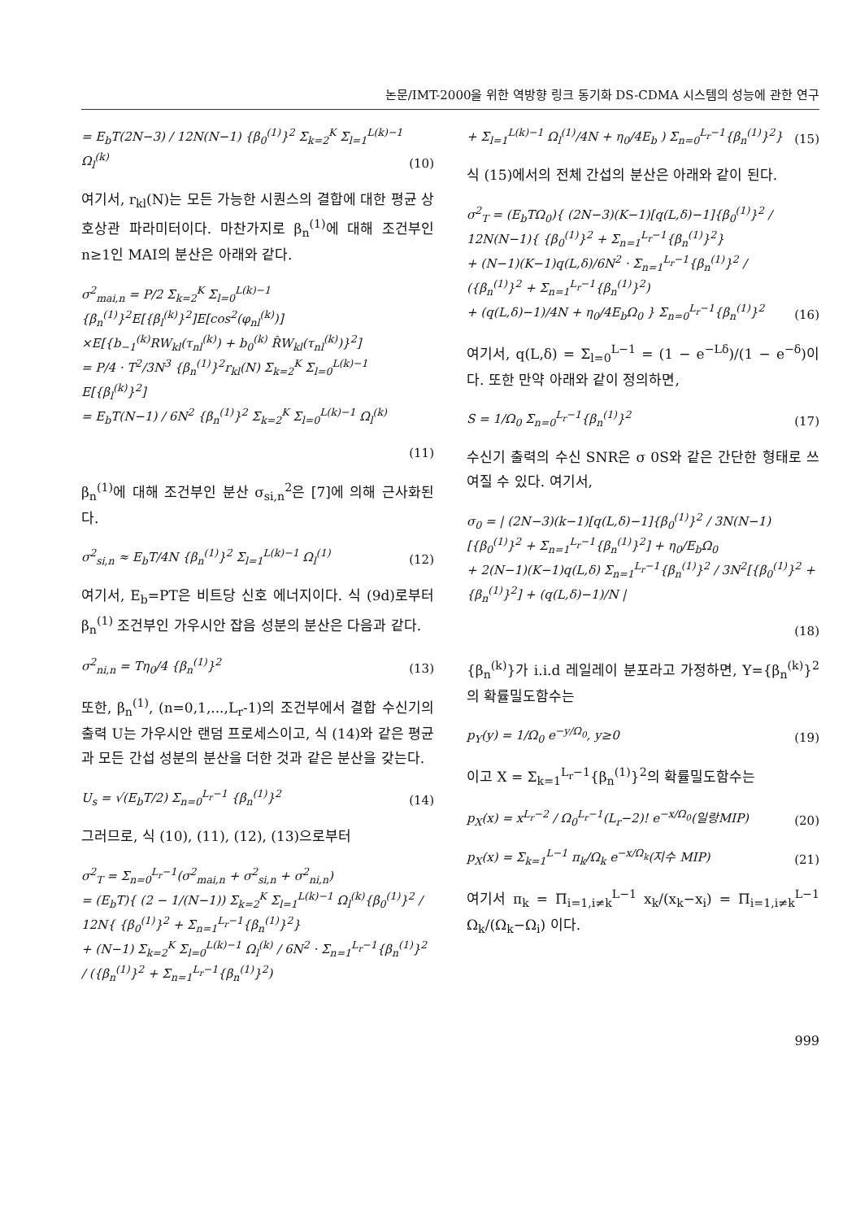논문/IMT-2000을 위한 역방향 링크 동기화 DS-CDMA 시스템의 성능에 관한 연구
= E<sub>b</sub>T(2N−3) / 12N(N−1) {β<sub>0</sub><sup>(1)</sup>}<sup>2</sup> Σ<sub>k=2</sub><sup>K</sup> Σ<sub>l=1</sub><sup>L(k)−1</sup> Ω<sub>l</sub><sup>(k)</sup>
(10)
여기서, r<sub>kl</sub>(N)는 모든 가능한 시퀀스의 결합에 대한 평균 상호상관 파라미터이다. 마찬가지로 β<sub>n</sub><sup>(1)</sup>에 대해 조건부인 n≥1인 MAI의 분산은 아래와 같다.
σ<sup>2</sup><sub>mai,n</sub> = P/2 Σ<sub>k=2</sub><sup>K</sup> Σ<sub>l=0</sub><sup>L(k)−1</sup> {β<sub>n</sub><sup>(1)</sup>}<sup>2</sup>E[{β<sub>l</sub><sup>(k)</sup>}<sup>2</sup>]E[cos<sup>2</sup>(φ<sub>nl</sub><sup>(k)</sup>)]
×E[{b<sub>−1</sub><sup>(k)</sup>RW<sub>kl</sub>(τ<sub>nl</sub><sup>(k)</sup>) + b<sub>0</sub><sup>(k)</sup> R̂W<sub>kl</sub>(τ<sub>nl</sub><sup>(k)</sup>)}<sup>2</sup>]
= P/4 · T<sup>2</sup>/3N<sup>3</sup> {β<sub>n</sub><sup>(1)</sup>}<sup>2</sup>r<sub>kl</sub>(N) Σ<sub>k=2</sub><sup>K</sup> Σ<sub>l=0</sub><sup>L(k)−1</sup> E[{β<sub>l</sub><sup>(k)</sup>}<sup>2</sup>]
= E<sub>b</sub>T(N−1) / 6N<sup>2</sup> {β<sub>n</sub><sup>(1)</sup>}<sup>2</sup> Σ<sub>k=2</sub><sup>K</sup> Σ<sub>l=0</sub><sup>L(k)−1</sup> Ω<sub>l</sub><sup>(k)</sup>
(11)
β<sub>n</sub><sup>(1)</sup>에 대해 조건부인 분산 σ<sub>si,n</sub><sup>2</sup>은 [7]에 의해 근사화된다.
σ<sup>2</sup><sub>si,n</sub> ≈ E<sub>b</sub>T/4N {β<sub>n</sub><sup>(1)</sup>}<sup>2</sup> Σ<sub>l=1</sub><sup>L(k)−1</sup> Ω<sub>l</sub><sup>(1)</sup>
(12)
여기서, E<sub>b</sub>=PT은 비트당 신호 에너지이다. 식 (9d)로부터 β<sub>n</sub><sup>(1)</sup> 조건부인 가우시안 잡음 성분의 분산은 다음과 같다.
σ<sup>2</sup><sub>ni,n</sub> = Tη<sub>0</sub>/4 {β<sub>n</sub><sup>(1)</sup>}<sup>2</sup> (13)
또한, β<sub>n</sub><sup>(1)</sup>, (n=0,1,...,L<sub>r</sub>-1)의 조건부에서 결합 수신기의 출력 U는 가우시안 랜덤 프로세스이고, 식 (14)와 같은 평균과 모든 간섭 성분의 분산을 더한 것과 같은 분산을 갖는다.
U<sub>s</sub> = √(E<sub>b</sub>T/2) Σ<sub>n=0</sub><sup>L<sub>r</sub>−1</sup> {β<sub>n</sub><sup>(1)</sup>}<sup>2</sup>
(14)
그러므로, 식 (10), (11), (12), (13)으로부터
σ<sup>2</sup><sub>T</sub> = Σ<sub>n=0</sub><sup>L<sub>r</sub>−1</sup>(σ<sup>2</sup><sub>mai,n</sub> + σ<sup>2</sup><sub>si,n</sub> + σ<sup>2</sup><sub>ni,n</sub>)
= (E<sub>b</sub>T){ (2 − 1/(N−1)) Σ<sub>k=2</sub><sup>K</sup> Σ<sub>l=1</sub><sup>L(k)−1</sup> Ω<sub>l</sub><sup>(k)</sup>{β<sub>0</sub><sup>(1)</sup>}<sup>2</sup> / 12N{ {β<sub>0</sub><sup>(1)</sup>}<sup>2</sup> + Σ<sub>n=1</sub><sup>L<sub>r</sub>−1</sup>{β<sub>n</sub><sup>(1)</sup>}<sup>2</sup>}
+ (N−1) Σ<sub>k=2</sub><sup>K</sup> Σ<sub>l=0</sub><sup>L(k)−1</sup> Ω<sub>l</sub><sup>(k)</sup> / 6N<sup>2</sup> · Σ<sub>n=1</sub><sup>L<sub>r</sub>−1</sup>{β<sub>n</sub><sup>(1)</sup>}<sup>2</sup> / ({β<sub>n</sub><sup>(1)</sup>}<sup>2</sup> + Σ<sub>n=1</sub><sup>L<sub>r</sub>−1</sup>{β<sub>n</sub><sup>(1)</sup>}<sup>2</sup>)
+ Σ<sub>l=1</sub><sup>L(k)−1</sup> Ω<sub>l</sub><sup>(1)</sup>/4N + η<sub>0</sub>/4E<sub>b</sub> ) Σ<sub>n=0</sub><sup>L<sub>r</sub>−1</sup>{β<sub>n</sub><sup>(1)</sup>}<sup>2</sup>}
(15)
식 (15)에서의 전체 간섭의 분산은 아래와 같이 된다.
σ<sup>2</sup><sub>T</sub> = (E<sub>b</sub>TΩ<sub>0</sub>){ (2N−3)(K−1)[q(L,δ)−1]{β<sub>0</sub><sup>(1)</sup>}<sup>2</sup> / 12N(N−1){ {β<sub>0</sub><sup>(1)</sup>}<sup>2</sup> + Σ<sub>n=1</sub><sup>L<sub>r</sub>−1</sup>{β<sub>n</sub><sup>(1)</sup>}<sup>2</sup>}
+ (N−1)(K−1)q(L,δ)/6N<sup>2</sup> · Σ<sub>n=1</sub><sup>L<sub>r</sub>−1</sup>{β<sub>n</sub><sup>(1)</sup>}<sup>2</sup> / ({β<sub>n</sub><sup>(1)</sup>}<sup>2</sup> + Σ<sub>n=1</sub><sup>L<sub>r</sub>−1</sup>{β<sub>n</sub><sup>(1)</sup>}<sup>2</sup>)
+ (q(L,δ)−1)/4N + η<sub>0</sub>/4E<sub>b</sub>Ω<sub>0</sub> } Σ<sub>n=0</sub><sup>L<sub>r</sub>−1</sup>{β<sub>n</sub><sup>(1)</sup>}<sup>2</sup>
(16)
여기서, q(L,δ) = Σ<sub>l=0</sub><sup>L−1</sup> = (1 − e<sup>−Lδ</sup>)/(1 − e<sup>−δ</sup>)이다. 또한 만약 아래와 같이 정의하면,
S = 1/Ω<sub>0</sub> Σ<sub>n=0</sub><sup>L<sub>r</sub>−1</sup>{β<sub>n</sub><sup>(1)</sup>}<sup>2</sup> (17)
수신기 출력의 수신 SNR은 σ 0S와 같은 간단한 형태로 쓰여질 수 있다. 여기서,
σ<sub>0</sub> = | (2N−3)(k−1)[q(L,δ)−1]{β<sub>0</sub><sup>(1)</sup>}<sup>2</sup> / 3N(N−1)[{β<sub>0</sub><sup>(1)</sup>}<sup>2</sup> + Σ<sub>n=1</sub><sup>L<sub>r</sub>−1</sup>{β<sub>n</sub><sup>(1)</sup>}<sup>2</sup>] + η<sub>0</sub>/E<sub>b</sub>Ω<sub>0</sub>
+ 2(N−1)(K−1)q(L,δ) Σ<sub>n=1</sub><sup>L<sub>r</sub>−1</sup>{β<sub>n</sub><sup>(1)</sup>}<sup>2</sup> / 3N<sup>2</sup>[{β<sub>0</sub><sup>(1)</sup>}<sup>2</sup> + {β<sub>n</sub><sup>(1)</sup>}<sup>2</sup>] + (q(L,δ)−1)/N |
(18)
{β<sub>n</sub><sup>(k)</sup>}가 i.i.d 레일레이 분포라고 가정하면, Y={β<sub>n</sub><sup>(k)</sup>}<sup>2</sup>의 확률밀도함수는
p<sub>Y</sub>(y) = 1/Ω<sub>0</sub> e<sup>−y/Ω<sub>0</sub></sup>, y≥0 (19)
이고 X = Σ<sub>k=1</sub><sup>L<sub>r</sub>−1</sup>{β<sub>n</sub><sup>(1)</sup>}<sup>2</sup>의 확률밀도함수는
p<sub>X</sub>(x) = x<sup>L<sub>r</sub>−2</sup> / Ω<sub>0</sub><sup>L<sub>r</sub>−1</sup>(L<sub>r</sub>−2)! e<sup>−x/Ω<sub>0</sub></sup>(일랑MIP)
(20)
p<sub>X</sub>(x) = Σ<sub>k=1</sub><sup>L−1</sup> π<sub>k</sub>/Ω<sub>k</sub> e<sup>−x/Ω<sub>k</sub></sup>(지수 MIP)
(21)
여기서 π<sub>k</sub> = Π<sub>i=1,i≠k</sub><sup>L−1</sup> x<sub>k</sub>/(x<sub>k</sub>−x<sub>i</sub>) = Π<sub>i=1,i≠k</sub><sup>L−1</sup> Ω<sub>k</sub>/(Ω<sub>k</sub>−Ω<sub>i</sub>) 이다.
999